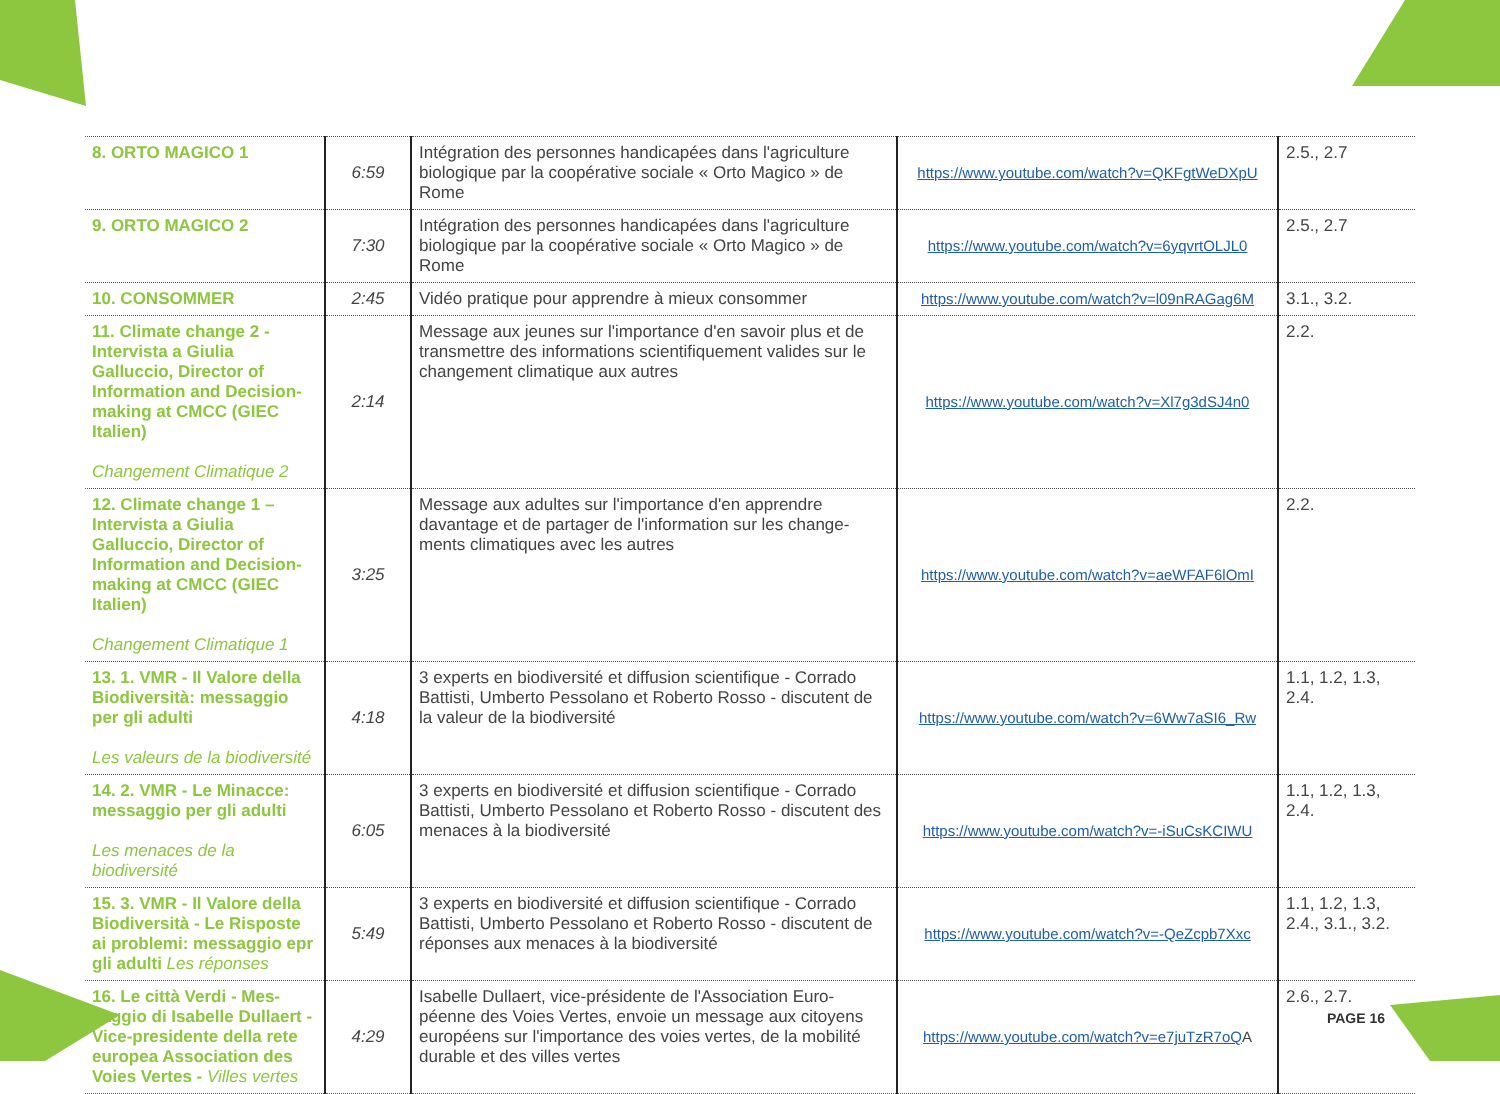| 8. ORTO MAGICO 1 | 6:59 | Intégration des personnes handicapées dans l'agriculture biologique par la coopérative sociale « Orto Magico » de Rome | https://www.youtube.com/watch?v=QKFgtWeDXpU | 2.5., 2.7 |
| 9. ORTO MAGICO 2 | 7:30 | Intégration des personnes handicapées dans l'agriculture biologique par la coopérative sociale « Orto Magico » de Rome | https://www.youtube.com/watch?v=6yqvrtOLJL0 | 2.5., 2.7 |
| 10. CONSOMMER | 2:45 | Vidéo pratique pour apprendre à mieux consommer | https://www.youtube.com/watch?v=l09nRAGag6M | 3.1., 3.2. |
| 11. Climate change 2 - Intervista a Giulia Galluccio, Director of Information and Decision-making at CMCC (GIEC Italien) Changement Climatique 2 | 2:14 | Message aux jeunes sur l'importance d'en savoir plus et de transmettre des informations scientifiquement valides sur le changement climatique aux autres | https://www.youtube.com/watch?v=Xl7g3dSJ4n0 | 2.2. |
| 12. Climate change 1 – Intervista a Giulia Galluccio, Director of Information and Decision-making at CMCC (GIEC Italien) Changement Climatique 1 | 3:25 | Message aux adultes sur l'importance d'en apprendre davantage et de partager de l'information sur les change-ments climatiques avec les autres | https://www.youtube.com/watch?v=aeWFAF6lOmI | 2.2. |
| 13. 1. VMR - Il Valore della Biodiversità: messaggio per gli adulti Les valeurs de la biodiversité | 4:18 | 3 experts en biodiversité et diffusion scientifique - Corrado Battisti, Umberto Pessolano et Roberto Rosso - discutent de la valeur de la biodiversité | https://www.youtube.com/watch?v=6Ww7aSI6_Rw | 1.1, 1.2, 1.3, 2.4. |
| 14. 2. VMR - Le Minacce: messaggio per gli adulti Les menaces de la biodiversité | 6:05 | 3 experts en biodiversité et diffusion scientifique - Corrado Battisti, Umberto Pessolano et Roberto Rosso - discutent des menaces à la biodiversité | https://www.youtube.com/watch?v=-iSuCsKCIWU | 1.1, 1.2, 1.3, 2.4. |
| 15. 3. VMR - Il Valore della Biodiversità - Le Risposte ai problemi: messaggio epr gli adulti Les réponses | 5:49 | 3 experts en biodiversité et diffusion scientifique - Corrado Battisti, Umberto Pessolano et Roberto Rosso - discutent de réponses aux menaces à la biodiversité | https://www.youtube.com/watch?v=-QeZcpb7Xxc | 1.1, 1.2, 1.3, 2.4., 3.1., 3.2. |
| 16. Le città Verdi - Mes-saggio di Isabelle Dullaert - Vice-presidente della rete europea Association des Voies Vertes - Villes vertes | 4:29 | Isabelle Dullaert, vice-présidente de l'Association Euro-péenne des Voies Vertes, envoie un message aux citoyens européens sur l'importance des voies vertes, de la mobilité durable et des villes vertes | https://www.youtube.com/watch?v=e7juTzR7oQ A | 2.6., 2.7. |
PAGE 16